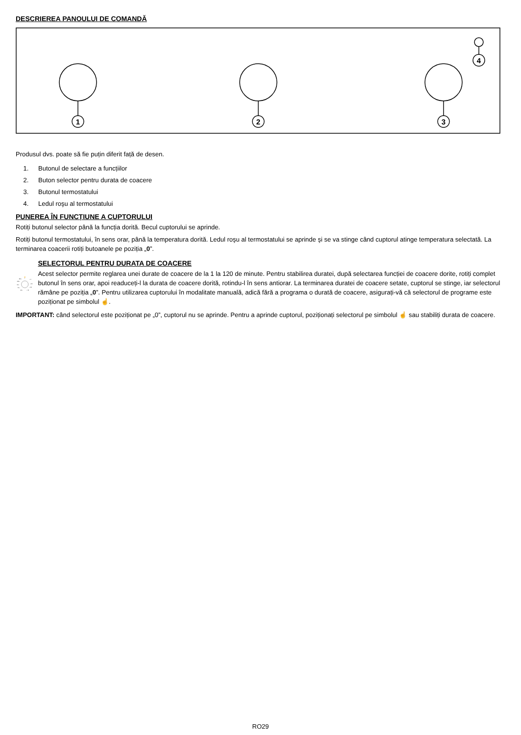DESCRIEREA PANOULUI DE COMANDĂ
1
2
3
4
Produsul dvs. poate să fie puțin diferit față de desen.
1. Butonul de selectare a funcțiilor
2. Buton selector pentru durata de coacere
3. Butonul termostatului
4. Ledul roşu al termostatului
PUNEREA ÎN FUNCȚIUNE A CUPTORULUI
Rotiți butonul selector până la funcția dorită. Becul cuptorului se aprinde.
Rotiți butonul termostatului, în sens orar, până la temperatura dorită. Ledul roşu al termostatului se aprinde şi se va stinge când cuptorul atinge temperatura selectată. La terminarea coacerii rotiți butoanele pe poziția „0”.
☝
120 •
•
• 0
105 •
• 15
90 •
• 30
75 •
60 •
• 45
SELECTORUL PENTRU DURATA DE COACERE
Acest selector permite reglarea unei durate de coacere de la 1 la 120 de minute. Pentru stabilirea duratei, după selectarea funcției de coacere dorite, rotiți complet butonul în sens orar, apoi readuceți-l la durata de coacere dorită, rotindu-l în sens antiorar. La terminarea duratei de coacere setate, cuptorul se stinge, iar selectorul rămâne pe poziția „0”. Pentru utilizarea cuptorului în modalitate manuală, adică fără a programa o durată de coacere, asigurați-vă că selectorul de programe este poziționat pe simbolul ☝.
IMPORTANT: când selectorul este poziționat pe „0”, cuptorul nu se aprinde. Pentru a aprinde cuptorul, poziționați selectorul pe simbolul ☝ sau stabiliți durata de coacere.
RO29